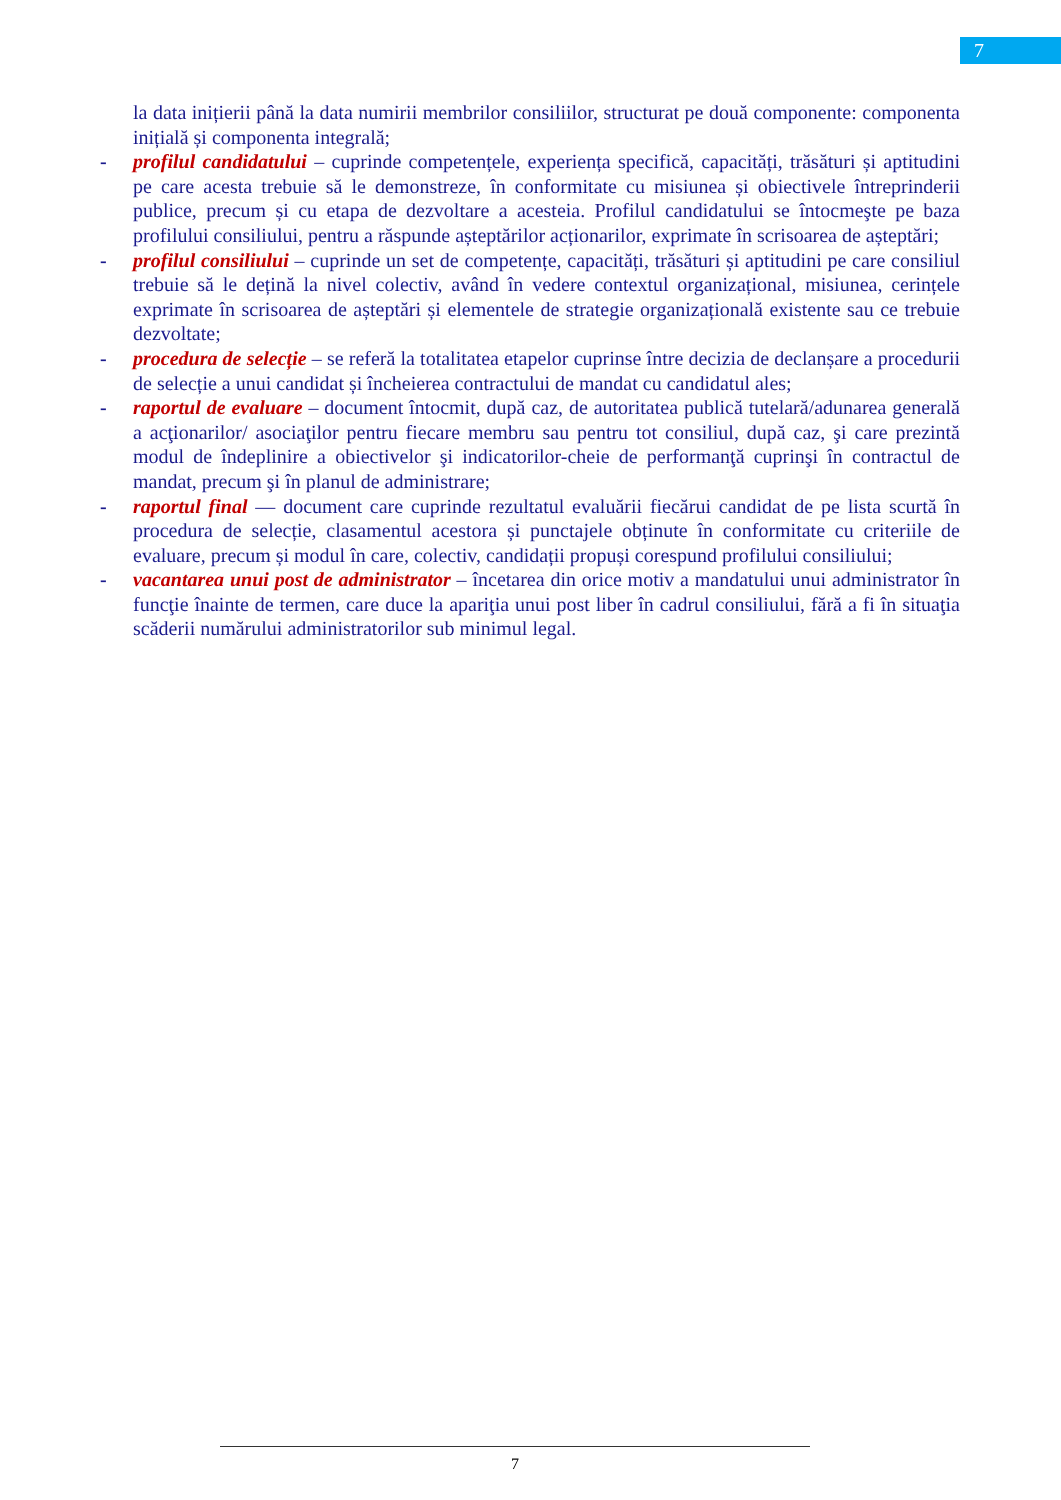7
la data inițierii până la data numirii membrilor consiliilor, structurat pe două componente: componenta inițială și componenta integrală;
- profilul candidatului – cuprinde competențele, experiența specifică, capacități, trăsături și aptitudini pe care acesta trebuie să le demonstreze, în conformitate cu misiunea și obiectivele întreprinderii publice, precum și cu etapa de dezvoltare a acesteia. Profilul candidatului se întocmeşte pe baza profilului consiliului, pentru a răspunde așteptărilor acționarilor, exprimate în scrisoarea de așteptări;
- profilul consiliului – cuprinde un set de competențe, capacități, trăsături și aptitudini pe care consiliul trebuie să le dețină la nivel colectiv, având în vedere contextul organizațional, misiunea, cerințele exprimate în scrisoarea de așteptări și elementele de strategie organizațională existente sau ce trebuie dezvoltate;
- procedura de selecție – se referă la totalitatea etapelor cuprinse între decizia de declanșare a procedurii de selecție a unui candidat și încheierea contractului de mandat cu candidatul ales;
- raportul de evaluare – document întocmit, după caz, de autoritatea publică tutelară/adunarea generală a acţionarilor/ asociaţilor pentru fiecare membru sau pentru tot consiliul, după caz, şi care prezintă modul de îndeplinire a obiectivelor şi indicatorilor-cheie de performanţă cuprinşi în contractul de mandat, precum şi în planul de administrare;
- raportul final — document care cuprinde rezultatul evaluării fiecărui candidat de pe lista scurtă în procedura de selecție, clasamentul acestora și punctajele obținute în conformitate cu criteriile de evaluare, precum și modul în care, colectiv, candidații propuși corespund profilului consiliului;
- vacantarea unui post de administrator – încetarea din orice motiv a mandatului unui administrator în funcţie înainte de termen, care duce la apariţia unui post liber în cadrul consiliului, fără a fi în situaţia scăderii numărului administratorilor sub minimul legal.
7